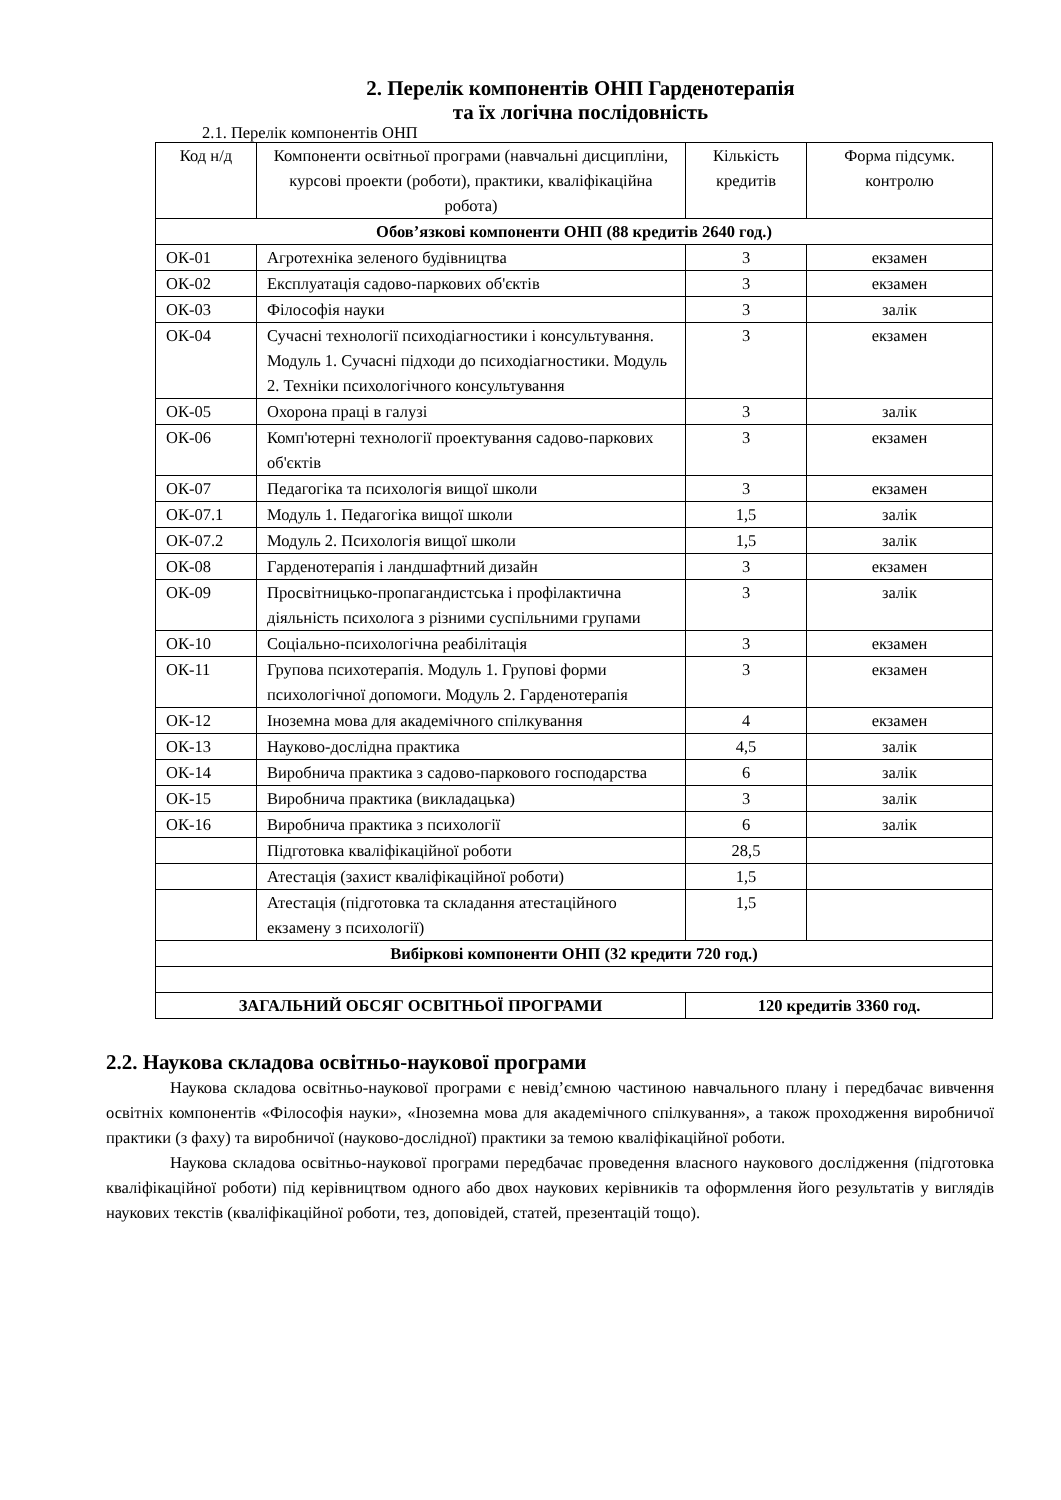2. Перелік компонентів ОНП Гарденотерапія
та їх логічна послідовність
2.1. Перелік компонентів ОНП
| Код н/д | Компоненти освітньої програми (навчальні дисципліни, курсові проекти (роботи), практики, кваліфікаційна робота) | Кількість кредитів | Форма підсумк. контролю |
| --- | --- | --- | --- |
| Обов’язкові компоненти ОНП (88 кредитів 2640 год.) | | | |
| ОК-01 | Агротехніка зеленого будівництва | 3 | екзамен |
| ОК-02 | Експлуатація садово-паркових об'єктів | 3 | екзамен |
| ОК-03 | Філософія науки | 3 | залік |
| ОК-04 | Сучасні технології психодіагностики і консультування. Модуль 1. Сучасні підходи до психодіагностики. Модуль 2. Техніки психологічного консультування | 3 | екзамен |
| ОК-05 | Охорона праці в галузі | 3 | залік |
| ОК-06 | Комп'ютерні технології проектування садово-паркових об'єктів | 3 | екзамен |
| ОК-07 | Педагогіка та психологія вищої школи | 3 | екзамен |
| ОК-07.1 | Модуль 1. Педагогіка вищої школи | 1,5 | залік |
| ОК-07.2 | Модуль 2. Психологія вищої школи | 1,5 | залік |
| ОК-08 | Гарденотерапія і ландшафтний дизайн | 3 | екзамен |
| ОК-09 | Просвітницько-пропагандистська і профілактична діяльність психолога з різними суспільними групами | 3 | залік |
| ОК-10 | Соціально-психологічна реабілітація | 3 | екзамен |
| ОК-11 | Групова психотерапія. Модуль 1. Групові форми психологічної допомоги. Модуль 2. Гарденотерапія | 3 | екзамен |
| ОК-12 | Іноземна мова для академічного спілкування | 4 | екзамен |
| ОК-13 | Науково-дослідна практика | 4,5 | залік |
| ОК-14 | Виробнича практика з садово-паркового господарства | 6 | залік |
| ОК-15 | Виробнича практика (викладацька) | 3 | залік |
| ОК-16 | Виробнича практика з психології | 6 | залік |
| | Підготовка кваліфікаційної роботи | 28,5 | |
| | Атестація (захист кваліфікаційної роботи) | 1,5 | |
| | Атестація (підготовка та складання атестаційного екзамену з психології) | 1,5 | |
| Вибіркові компоненти ОНП (32 кредити 720 год.) | | | |
| ЗАГАЛЬНИЙ ОБСЯГ ОСВІТНЬОЇ ПРОГРАМИ | | 120 кредитів 3360 год. | |
2.2. Наукова складова освітньо-наукової програми
Наукова складова освітньо-наукової програми є невід’ємною частиною навчального плану і передбачає вивчення освітніх компонентів «Філософія науки», «Іноземна мова для академічного спілкування», а також проходження виробничої практики (з фаху) та виробничої (науково-дослідної) практики за темою кваліфікаційної роботи.
Наукова складова освітньо-наукової програми передбачає проведення власного наукового дослідження (підготовка кваліфікаційної роботи) під керівництвом одного або двох наукових керівників та оформлення його результатів у виглядів наукових текстів (кваліфікаційної роботи, тез, доповідей, статей, презентацій тощо).